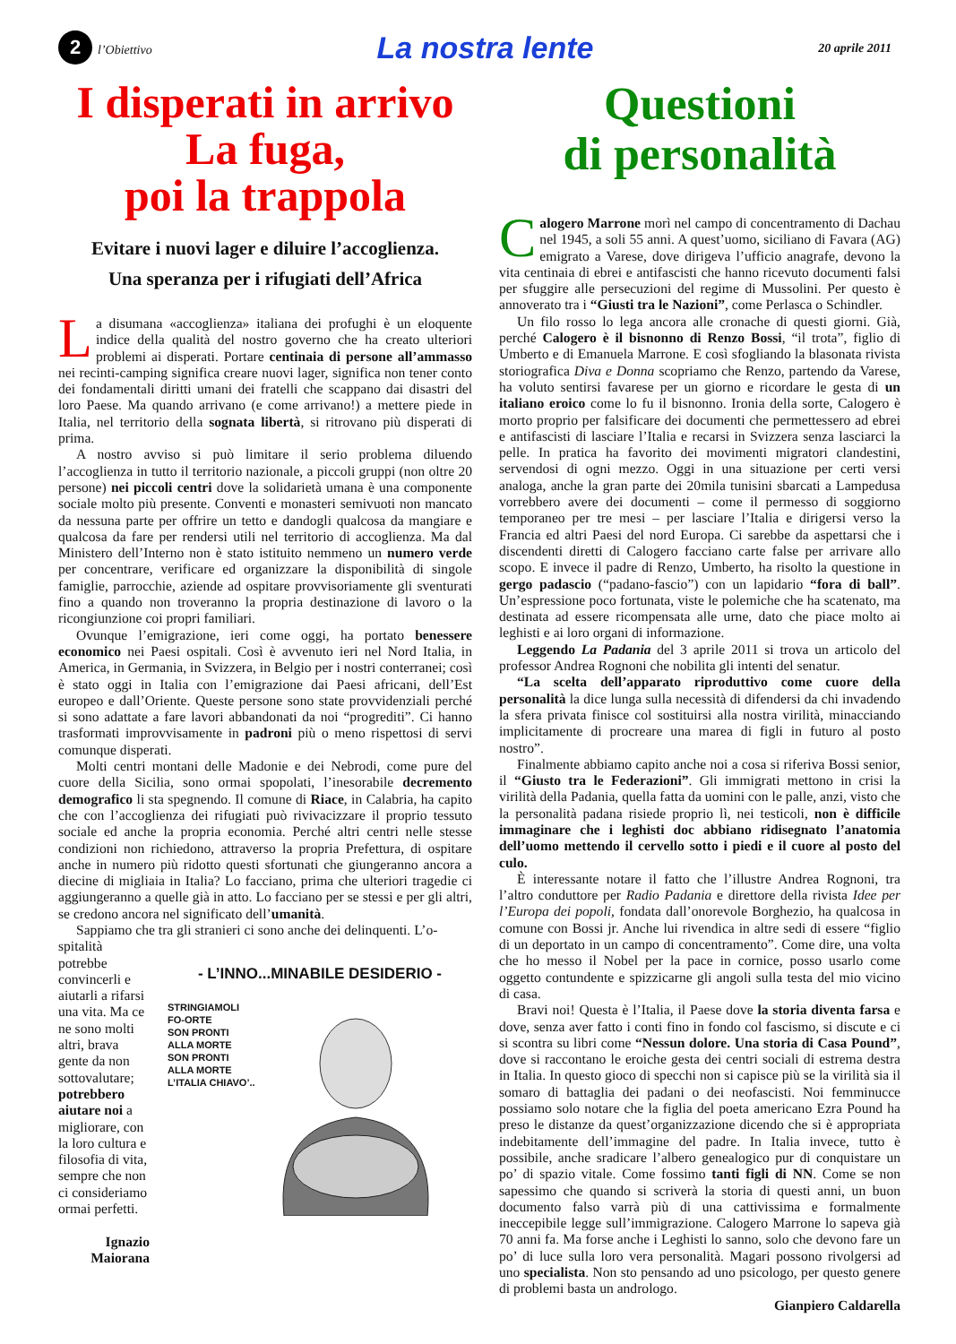2 l’Obiettivo
La nostra lente
20 aprile 2011
I disperati in arrivo
La fuga,
poi la trappola
Evitare i nuovi lager e diluire l’accoglienza.
Una speranza per i rifugiati dell’Africa
La disumana «accoglienza» italiana dei profughi è un eloquente indice della qualità del nostro governo che ha creato ulteriori problemi ai disperati. Portare centinaia di persone all’ammasso nei recinti-camping significa creare nuovi lager, significa non tener conto dei fondamentali diritti umani dei fratelli che scappano dai disastri del loro Paese. Ma quando arrivano (e come arrivano!) a mettere piede in Italia, nel territorio della sognata libertà, si ritrovano più disperati di prima.
A nostro avviso si può limitare il serio problema diluendo l’accoglienza in tutto il territorio nazionale, a piccoli gruppi (non oltre 20 persone) nei piccoli centri dove la solidarietà umana è una componente sociale molto più presente. Conventi e monasteri semivuoti non mancato da nessuna parte per offrire un tetto e dandogli qualcosa da mangiare e qualcosa da fare per rendersi utili nel territorio di accoglienza. Ma dal Ministero dell’Interno non è stato istituito nemmeno un numero verde per concentrare, verificare ed organizzare la disponibilità di singole famiglie, parrocchie, aziende ad ospitare provvisoriamente gli sventurati fino a quando non troveranno la propria destinazione di lavoro o la ricongiunzione coi propri familiari.
Ovunque l’emigrazione, ieri come oggi, ha portato benessere economico nei Paesi ospitali. Così è avvenuto ieri nel Nord Italia, in America, in Germania, in Svizzera, in Belgio per i nostri conterranei; così è stato oggi in Italia con l’emigrazione dai Paesi africani, dell’Est europeo e dall’Oriente. Queste persone sono state provvidenziali perché si sono adattate a fare lavori abbandonati da noi “progrediti”. Ci hanno trasformati improvvisamente in padroni più o meno rispettosi di servi comunque disperati.
Molti centri montani delle Madonie e dei Nebrodi, come pure del cuore della Sicilia, sono ormai spopolati, l’inesorabile decremento demografico li sta spegnendo. Il comune di Riace, in Calabria, ha capito che con l’accoglienza dei rifugiati può rivivacizzare il proprio tessuto sociale ed anche la propria economia. Perché altri centri nelle stesse condizioni non richiedono, attraverso la propria Prefettura, di ospitare anche in numero più ridotto questi sfortunati che giungeranno ancora a diecine di migliaia in Italia? Lo facciano, prima che ulteriori tragedie ci aggiungeranno a quelle già in atto. Lo facciano per se stessi e per gli altri, se credono ancora nel significato dell’umanità.
Sappiamo che tra gli stranieri ci sono anche dei delinquenti. L’o-
spitalità potrebbe convincerli e aiutarli a rifarsi una vita. Ma ce ne sono molti altri, brava gente da non sottovalutare; potrebbero aiutare noi a migliorare, con la loro cultura e filosofia di vita, sempre che non ci consideriamo ormai perfetti.
Ignazio
Maiorana
- L’INNO...MINABILE DESIDERIO -
STRINGIAMOLI
FO-ORTE
SON PRONTI
ALLA MORTE
SON PRONTI
ALLA MORTE
L’ITALIA CHIAVO’..
Questioni
di personalità
Calogero Marrone morì nel campo di concentramento di Dachau nel 1945, a soli 55 anni. A quest’uomo, siciliano di Favara (AG) emigrato a Varese, dove dirigeva l’ufficio anagrafe, devono la vita centinaia di ebrei e antifascisti che hanno ricevuto documenti falsi per sfuggire alle persecuzioni del regime di Mussolini. Per questo è annoverato tra i “Giusti tra le Nazioni”, come Perlasca o Schindler.
Un filo rosso lo lega ancora alle cronache di questi giorni. Già, perché Calogero è il bisnonno di Renzo Bossi, “il trota”, figlio di Umberto e di Emanuela Marrone. E così sfogliando la blasonata rivista storiografica Diva e Donna scopriamo che Renzo, partendo da Varese, ha voluto sentirsi favarese per un giorno e ricordare le gesta di un italiano eroico come lo fu il bisnonno. Ironia della sorte, Calogero è morto proprio per falsificare dei documenti che permettessero ad ebrei e antifascisti di lasciare l’Italia e recarsi in Svizzera senza lasciarci la pelle. In pratica ha favorito dei movimenti migratori clandestini, servendosi di ogni mezzo. Oggi in una situazione per certi versi analoga, anche la gran parte dei 20mila tunisini sbarcati a Lampedusa vorrebbero avere dei documenti – come il permesso di soggiorno temporaneo per tre mesi – per lasciare l’Italia e dirigersi verso la Francia ed altri Paesi del nord Europa. Ci sarebbe da aspettarsi che i discendenti diretti di Calogero facciano carte false per arrivare allo scopo. E invece il padre di Renzo, Umberto, ha risolto la questione in gergo padascio (“padano-fascio”) con un lapidario “fora di ball”. Un’espressione poco fortunata, viste le polemiche che ha scatenato, ma destinata ad essere ricompensata alle urne, dato che piace molto ai leghisti e ai loro organi di informazione.
Leggendo La Padania del 3 aprile 2011 si trova un articolo del professor Andrea Rognoni che nobilita gli intenti del senatur.
“La scelta dell’apparato riproduttivo come cuore della personalità la dice lunga sulla necessità di difendersi da chi invadendo la sfera privata finisce col sostituirsi alla nostra virilità, minacciando implicitamente di procreare una marea di figli in futuro al posto nostro”.
Finalmente abbiamo capito anche noi a cosa si riferiva Bossi senior, il “Giusto tra le Federazioni”. Gli immigrati mettono in crisi la virilità della Padania, quella fatta da uomini con le palle, anzi, visto che la personalità padana risiede proprio lì, nei testicoli, non è difficile immaginare che i leghisti doc abbiano ridisegnato l’anatomia dell’uomo mettendo il cervello sotto i piedi e il cuore al posto del culo.
È interessante notare il fatto che l’illustre Andrea Rognoni, tra l’altro conduttore per Radio Padania e direttore della rivista Idee per l’Europa dei popoli, fondata dall’onorevole Borghezio, ha qualcosa in comune con Bossi jr. Anche lui rivendica in altre sedi di essere “figlio di un deportato in un campo di concentramento”. Come dire, una volta che ho messo il Nobel per la pace in cornice, posso usarlo come oggetto contundente e spizzicarne gli angoli sulla testa del mio vicino di casa.
Bravi noi! Questa è l’Italia, il Paese dove la storia diventa farsa e dove, senza aver fatto i conti fino in fondo col fascismo, si discute e ci si scontra su libri come “Nessun dolore. Una storia di Casa Pound”, dove si raccontano le eroiche gesta dei centri sociali di estrema destra in Italia. In questo gioco di specchi non si capisce più se la virilità sia il somaro di battaglia dei padani o dei neofascisti. Noi femminucce possiamo solo notare che la figlia del poeta americano Ezra Pound ha preso le distanze da quest’organizzazione dicendo che si è appropriata indebitamente dell’immagine del padre. In Italia invece, tutto è possibile, anche sradicare l’albero genealogico pur di conquistare un po’ di spazio vitale. Come fossimo tanti figli di NN. Come se non sapessimo che quando si scriverà la storia di questi anni, un buon documento falso varrà più di una cattivissima e formalmente ineccepibile legge sull’immigrazione. Calogero Marrone lo sapeva già 70 anni fa. Ma forse anche i Leghisti lo sanno, solo che devono fare un po’ di luce sulla loro vera personalità. Magari possono rivolgersi ad uno specialista. Non sto pensando ad uno psicologo, per questo genere di problemi basta un andrologo.
Gianpiero Caldarella